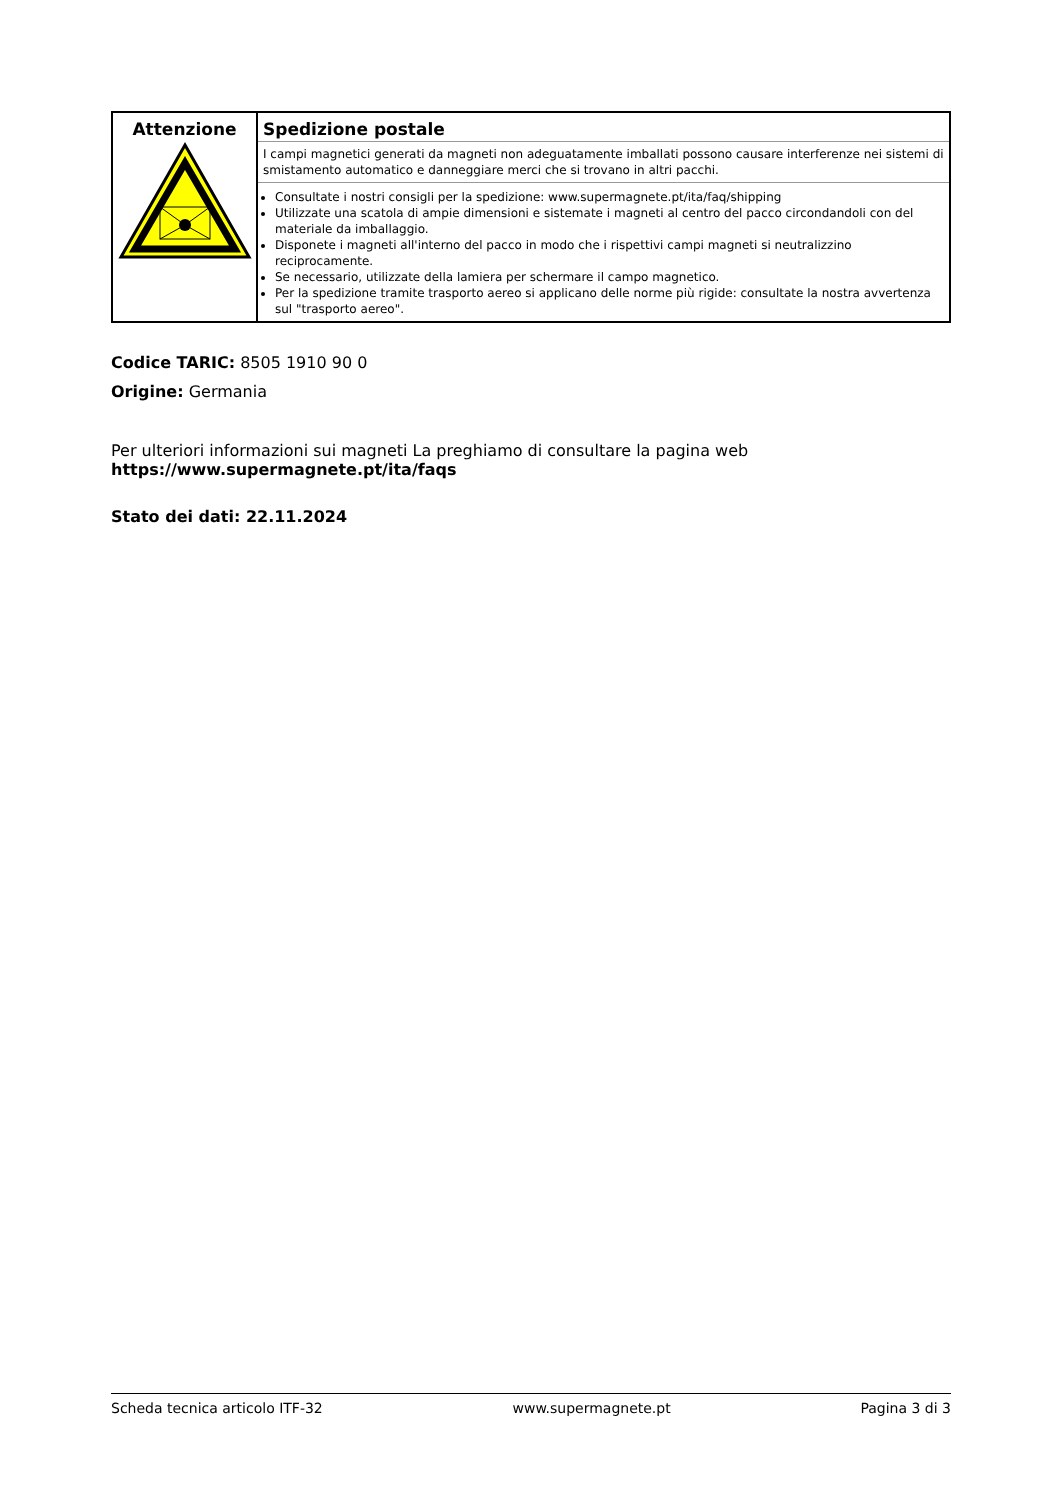| Attenzione | Spedizione postale I campi magnetici generati da magneti non adeguatamente imballati possono causare interferenze nei sistemi di smistamento automatico e danneggiare merci che si trovano in altri pacchi. Consultate i nostri consigli per la spedizione: www.supermagnete.pt/ita/faq/shipping Utilizzate una scatola di ampie dimensioni e sistemate i magneti al centro del pacco circondandoli con del materiale da imballaggio. Disponete i magneti all'interno del pacco in modo che i rispettivi campi magneti si neutralizzino reciprocamente. Se necessario, utilizzate della lamiera per schermare il campo magnetico. Per la spedizione tramite trasporto aereo si applicano delle norme più rigide: consultate la nostra avvertenza sul "trasporto aereo". |
Codice TARIC: 8505 1910 90 0
Origine: Germania
Per ulteriori informazioni sui magneti La preghiamo di consultare la pagina web
https://www.supermagnete.pt/ita/faqs
Stato dei dati: 22.11.2024
Scheda tecnica articolo ITF-32 www.supermagnete.pt Pagina 3 di 3